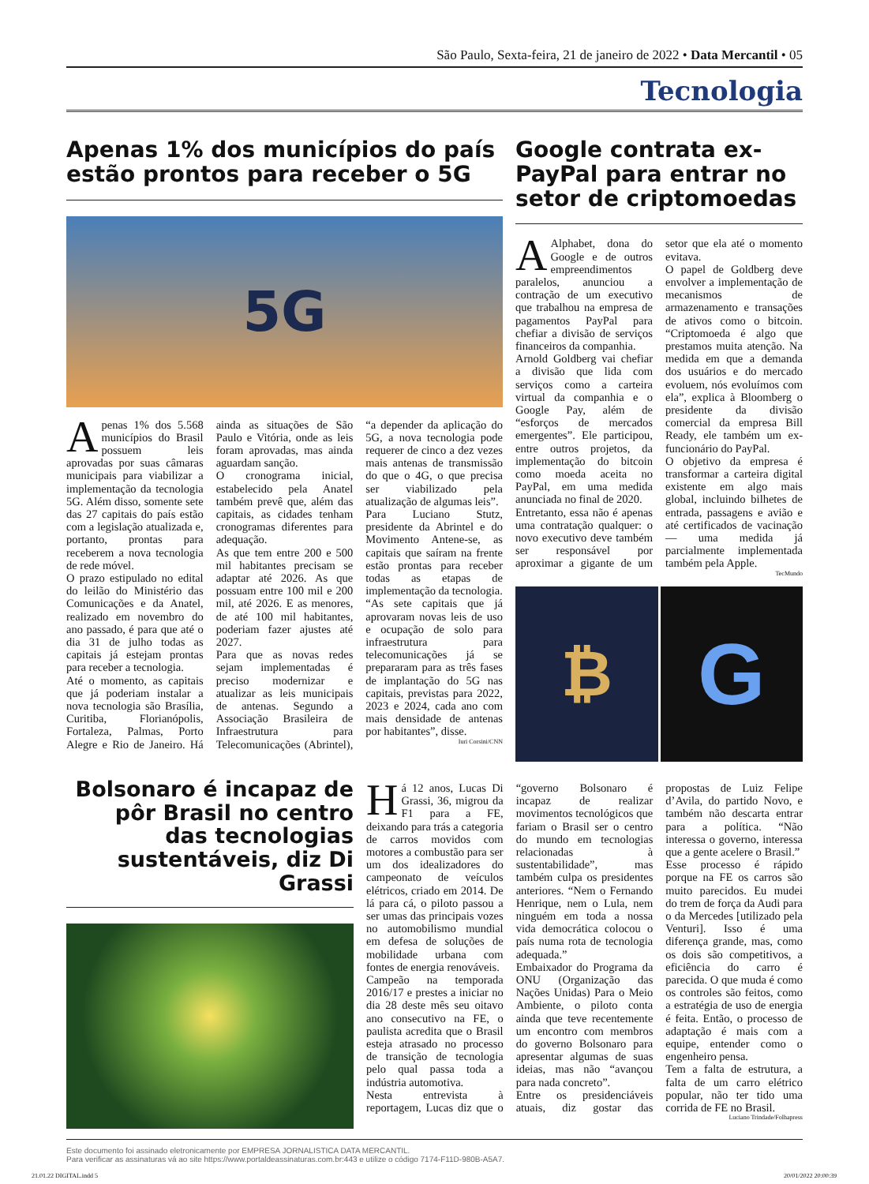São Paulo, Sexta-feira, 21 de janeiro de 2022 • Data Mercantil • 05
Tecnologia
Apenas 1% dos municípios do país estão prontos para receber o 5G
5G
Apenas 1% dos 5.568 municípios do Brasil possuem leis aprovadas por suas câmaras municipais para viabilizar a implementação da tecnologia 5G. Além disso, somente sete das 27 capitais do país estão com a legislação atualizada e, portanto, prontas para receberem a nova tecnologia de rede móvel.
O prazo estipulado no edital do leilão do Ministério das Comunicações e da Anatel, realizado em novembro do ano passado, é para que até o dia 31 de julho todas as capitais já estejam prontas para receber a tecnologia.
Até o momento, as capitais que já poderiam instalar a nova tecnologia são Brasília, Curitiba, Florianópolis, Fortaleza, Palmas, Porto Alegre e Rio de Janeiro. Há ainda as situações de São Paulo e Vitória, onde as leis foram aprovadas, mas ainda aguardam sanção.
O cronograma inicial, estabelecido pela Anatel também prevê que, além das capitais, as cidades tenham cronogramas diferentes para adequação.
As que tem entre 200 e 500 mil habitantes precisam se adaptar até 2026. As que possuam entre 100 mil e 200 mil, até 2026. E as menores, de até 100 mil habitantes, poderiam fazer ajustes até 2027.
Para que as novas redes sejam implementadas é preciso modernizar e atualizar as leis municipais de antenas. Segundo a Associação Brasileira de Infraestrutura para Telecomunicações (Abrintel), “a depender da aplicação do 5G, a nova tecnologia pode requerer de cinco a dez vezes mais antenas de transmissão do que o 4G, o que precisa ser viabilizado pela atualização de algumas leis”.
Para Luciano Stutz, presidente da Abrintel e do Movimento Antene-se, as capitais que saíram na frente estão prontas para receber todas as etapas de implementação da tecnologia.
“As sete capitais que já aprovaram novas leis de uso e ocupação de solo para infraestrutura para telecomunicações já se prepararam para as três fases de implantação do 5G nas capitais, previstas para 2022, 2023 e 2024, cada ano com mais densidade de antenas por habitantes”, disse.
Iuri Corsini/CNN
Google contrata ex-PayPal para entrar no setor de criptomoedas
AAlphabet, dona do Google e de outros empreendimentos paralelos, anunciou a contração de um executivo que trabalhou na empresa de pagamentos PayPal para chefiar a divisão de serviços financeiros da companhia.
Arnold Goldberg vai chefiar a divisão que lida com serviços como a carteira virtual da companhia e o Google Pay, além de “esforços de mercados emergentes”. Ele participou, entre outros projetos, da implementação do bitcoin como moeda aceita no PayPal, em uma medida anunciada no final de 2020.
Entretanto, essa não é apenas uma contratação qualquer: o novo executivo deve também ser responsável por aproximar a gigante de um setor que ela até o momento evitava.
O papel de Goldberg deve envolver a implementação de mecanismos de armazenamento e transações de ativos como o bitcoin. “Criptomoeda é algo que prestamos muita atenção. Na medida em que a demanda dos usuários e do mercado evoluem, nós evoluímos com ela”, explica à Bloomberg o presidente da divisão comercial da empresa Bill Ready, ele também um ex-funcionário do PayPal.
O objetivo da empresa é transformar a carteira digital existente em algo mais global, incluindo bilhetes de entrada, passagens e avião e até certificados de vacinação — uma medida já parcialmente implementada também pela Apple.
TecMundo
₿
G
Bolsonaro é incapaz de pôr Brasil no centro das tecnologias sustentáveis, diz Di Grassi
Há 12 anos, Lucas Di Grassi, 36, migrou da F1 para a FE, deixando para trás a categoria de carros movidos com motores a combustão para ser um dos idealizadores do campeonato de veículos elétricos, criado em 2014. De lá para cá, o piloto passou a ser umas das principais vozes no automobilismo mundial em defesa de soluções de mobilidade urbana com fontes de energia renováveis.
Campeão na temporada 2016/17 e prestes a iniciar no dia 28 deste mês seu oitavo ano consecutivo na FE, o paulista acredita que o Brasil esteja atrasado no processo de transição de tecnologia pelo qual passa toda a indústria automotiva.
Nesta entrevista à reportagem, Lucas diz que o “governo Bolsonaro é incapaz de realizar movimentos tecnológicos que fariam o Brasil ser o centro do mundo em tecnologias relacionadas à sustentabilidade”, mas também culpa os presidentes anteriores. “Nem o Fernando Henrique, nem o Lula, nem ninguém em toda a nossa vida democrática colocou o país numa rota de tecnologia adequada.”
Embaixador do Programa da ONU (Organização das Nações Unidas) Para o Meio Ambiente, o piloto conta ainda que teve recentemente um encontro com membros do governo Bolsonaro para apresentar algumas de suas ideias, mas não “avançou para nada concreto”.
Entre os presidenciáveis atuais, diz gostar das propostas de Luiz Felipe d’Avila, do partido Novo, e também não descarta entrar para a política. “Não interessa o governo, interessa que a gente acelere o Brasil.”
Esse processo é rápido porque na FE os carros são muito parecidos. Eu mudei do trem de força da Audi para o da Mercedes [utilizado pela Venturi]. Isso é uma diferença grande, mas, como os dois são competitivos, a eficiência do carro é parecida. O que muda é como os controles são feitos, como a estratégia de uso de energia é feita. Então, o processo de adaptação é mais com a equipe, entender como o engenheiro pensa.
Tem a falta de estrutura, a falta de um carro elétrico popular, não ter tido uma corrida de FE no Brasil.
Luciano Trindade/Folhapress
Este documento foi assinado eletronicamente por EMPRESA JORNALISTICA DATA MERCANTIL.
Para verificar as assinaturas vá ao site https://www.portaldeassinaturas.com.br:443 e utilize o código 7174-F11D-980B-A5A7.
21.01.22 DIGITAL.indd 5 20/01/2022 20:00:39